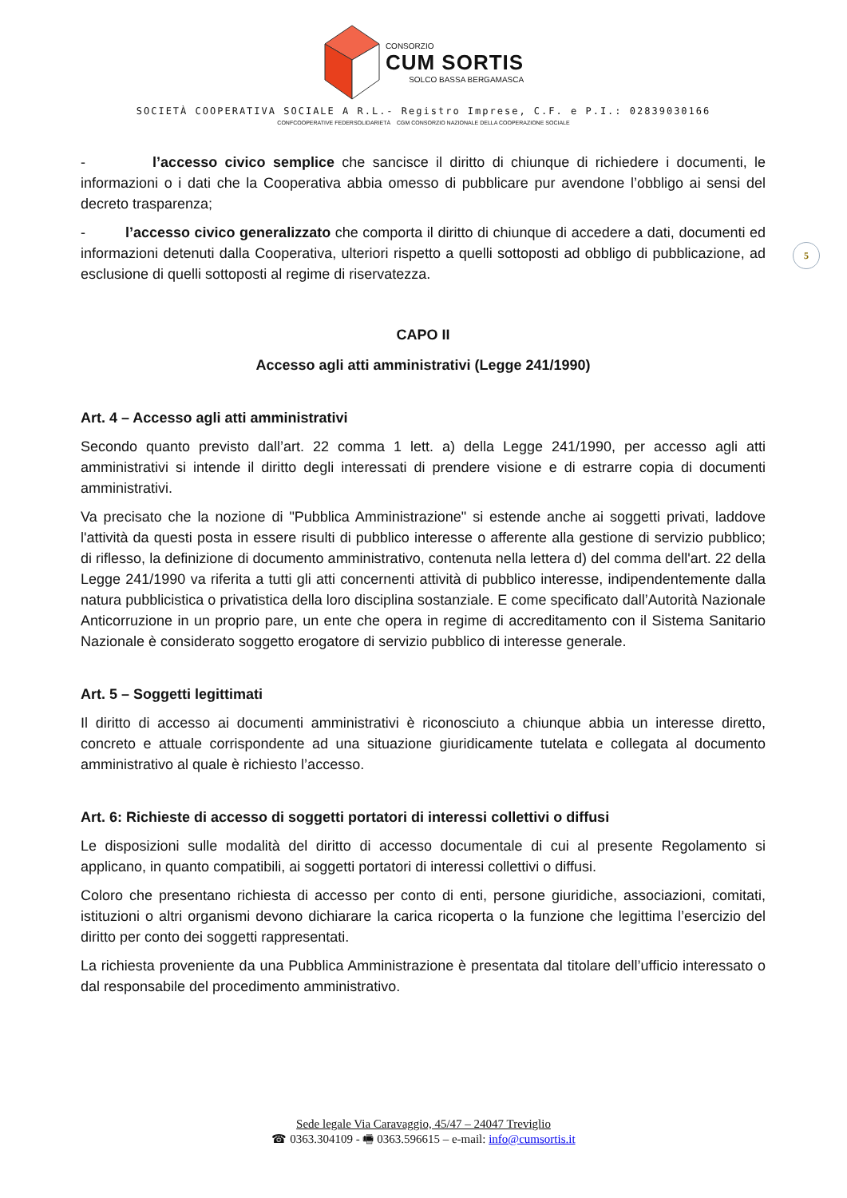CONSORZIO
CUM SORTIS
SOLCO BASSA BERGAMASCA
SOCIETÀ COOPERATIVA SOCIALE A R.L.- Registro Imprese, C.F. e P.I.: 02839030166
CONFCOOPERATIVE FEDERSOLIDARIETÀ CGM CONSORZIO NAZIONALE DELLA COOPERAZIONE SOCIALE
5
- l’accesso civico semplice che sancisce il diritto di chiunque di richiedere i documenti, le informazioni o i dati che la Cooperativa abbia omesso di pubblicare pur avendone l’obbligo ai sensi del decreto trasparenza;
- l’accesso civico generalizzato che comporta il diritto di chiunque di accedere a dati, documenti ed informazioni detenuti dalla Cooperativa, ulteriori rispetto a quelli sottoposti ad obbligo di pubblicazione, ad esclusione di quelli sottoposti al regime di riservatezza.
CAPO II
Accesso agli atti amministrativi (Legge 241/1990)
Art. 4 – Accesso agli atti amministrativi
Secondo quanto previsto dall’art. 22 comma 1 lett. a) della Legge 241/1990, per accesso agli atti amministrativi si intende il diritto degli interessati di prendere visione e di estrarre copia di documenti amministrativi.
Va precisato che la nozione di "Pubblica Amministrazione" si estende anche ai soggetti privati, laddove l'attività da questi posta in essere risulti di pubblico interesse o afferente alla gestione di servizio pubblico; di riflesso, la definizione di documento amministrativo, contenuta nella lettera d) del comma dell'art. 22 della Legge 241/1990 va riferita a tutti gli atti concernenti attività di pubblico interesse, indipendentemente dalla natura pubblicistica o privatistica della loro disciplina sostanziale. E come specificato dall’Autorità Nazionale Anticorruzione in un proprio pare, un ente che opera in regime di accreditamento con il Sistema Sanitario Nazionale è considerato soggetto erogatore di servizio pubblico di interesse generale.
Art. 5 – Soggetti legittimati
Il diritto di accesso ai documenti amministrativi è riconosciuto a chiunque abbia un interesse diretto, concreto e attuale corrispondente ad una situazione giuridicamente tutelata e collegata al documento amministrativo al quale è richiesto l’accesso.
Art. 6: Richieste di accesso di soggetti portatori di interessi collettivi o diffusi
Le disposizioni sulle modalità del diritto di accesso documentale di cui al presente Regolamento si applicano, in quanto compatibili, ai soggetti portatori di interessi collettivi o diffusi.
Coloro che presentano richiesta di accesso per conto di enti, persone giuridiche, associazioni, comitati, istituzioni o altri organismi devono dichiarare la carica ricoperta o la funzione che legittima l’esercizio del diritto per conto dei soggetti rappresentati.
La richiesta proveniente da una Pubblica Amministrazione è presentata dal titolare dell’ufficio interessato o dal responsabile del procedimento amministrativo.
Sede legale Via Caravaggio, 45/47 – 24047 Treviglio
☎ 0363.304109 - 🖷 0363.596615 – e-mail: info@cumsortis.it